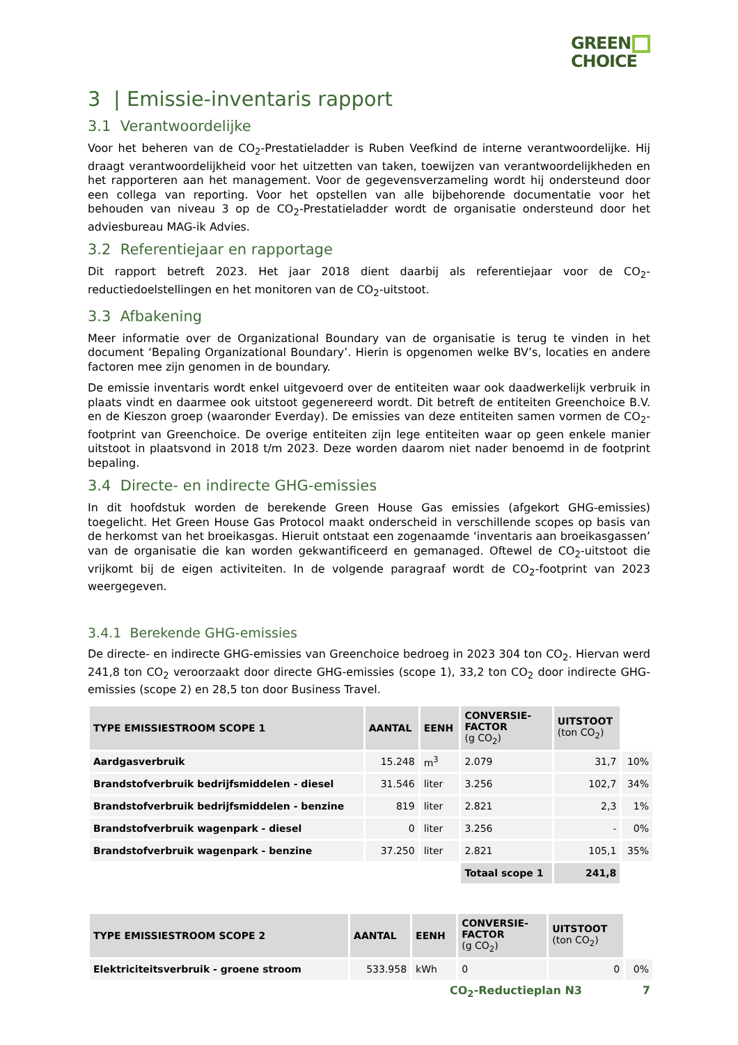GREEN
CHOICE
3 | Emissie-inventaris rapport
3.1 Verantwoordelijke
Voor het beheren van de CO<sub>2</sub>-Prestatieladder is Ruben Veefkind de interne verantwoordelijke. Hij draagt verantwoordelijkheid voor het uitzetten van taken, toewijzen van verantwoordelijkheden en het rapporteren aan het management. Voor de gegevensverzameling wordt hij ondersteund door een collega van reporting. Voor het opstellen van alle bijbehorende documentatie voor het behouden van niveau 3 op de CO<sub>2</sub>-Prestatieladder wordt de organisatie ondersteund door het adviesbureau MAG-ik Advies.
3.2 Referentiejaar en rapportage
Dit rapport betreft 2023. Het jaar 2018 dient daarbij als referentiejaar voor de CO<sub>2</sub>-reductiedoelstellingen en het monitoren van de CO<sub>2</sub>-uitstoot.
3.3 Afbakening
Meer informatie over de Organizational Boundary van de organisatie is terug te vinden in het document ‘Bepaling Organizational Boundary’. Hierin is opgenomen welke BV’s, locaties en andere factoren mee zijn genomen in de boundary.
De emissie inventaris wordt enkel uitgevoerd over de entiteiten waar ook daadwerkelijk verbruik in plaats vindt en daarmee ook uitstoot gegenereerd wordt. Dit betreft de entiteiten Greenchoice B.V. en de Kieszon groep (waaronder Everday). De emissies van deze entiteiten samen vormen de CO<sub>2</sub>-footprint van Greenchoice. De overige entiteiten zijn lege entiteiten waar op geen enkele manier uitstoot in plaatsvond in 2018 t/m 2023. Deze worden daarom niet nader benoemd in de footprint bepaling.
3.4 Directe- en indirecte GHG-emissies
In dit hoofdstuk worden de berekende Green House Gas emissies (afgekort GHG-emissies) toegelicht. Het Green House Gas Protocol maakt onderscheid in verschillende scopes op basis van de herkomst van het broeikasgas. Hieruit ontstaat een zogenaamde ‘inventaris aan broeikasgassen’ van de organisatie die kan worden gekwantificeerd en gemanaged. Oftewel de CO<sub>2</sub>-uitstoot die vrijkomt bij de eigen activiteiten. In de volgende paragraaf wordt de CO<sub>2</sub>-footprint van 2023 weergegeven.
3.4.1 Berekende GHG-emissies
De directe- en indirecte GHG-emissies van Greenchoice bedroeg in 2023 304 ton CO<sub>2</sub>. Hiervan werd 241,8 ton CO<sub>2</sub> veroorzaakt door directe GHG-emissies (scope 1), 33,2 ton CO<sub>2</sub> door indirecte GHG-emissies (scope 2) en 28,5 ton door Business Travel.
| TYPE EMISSIESTROOM SCOPE 1 | AANTAL | EENH | CONVERSIE- FACTOR (g CO<sub>2</sub>) | UITSTOOT (ton CO<sub>2</sub>) | |
| Aardgasverbruik | 15.248 | m<sup>3</sup> | 2.079 | 31,7 | 10% |
| Brandstofverbruik bedrijfsmiddelen - diesel | 31.546 | liter | 3.256 | 102,7 | 34% |
| Brandstofverbruik bedrijfsmiddelen - benzine | 819 | liter | 2.821 | 2,3 | 1% |
| Brandstofverbruik wagenpark - diesel | 0 | liter | 3.256 | - | 0% |
| Brandstofverbruik wagenpark - benzine | 37.250 | liter | 2.821 | 105,1 | 35% |
| | | | Totaal scope 1 | 241,8 | |
| TYPE EMISSIESTROOM SCOPE 2 | AANTAL | EENH | CONVERSIE- FACTOR (g CO<sub>2</sub>) | UITSTOOT (ton CO<sub>2</sub>) | |
| Elektriciteitsverbruik - groene stroom | 533.958 | kWh | 0 | 0 | 0% |
CO<sub>2</sub>-Reductieplan N3 7